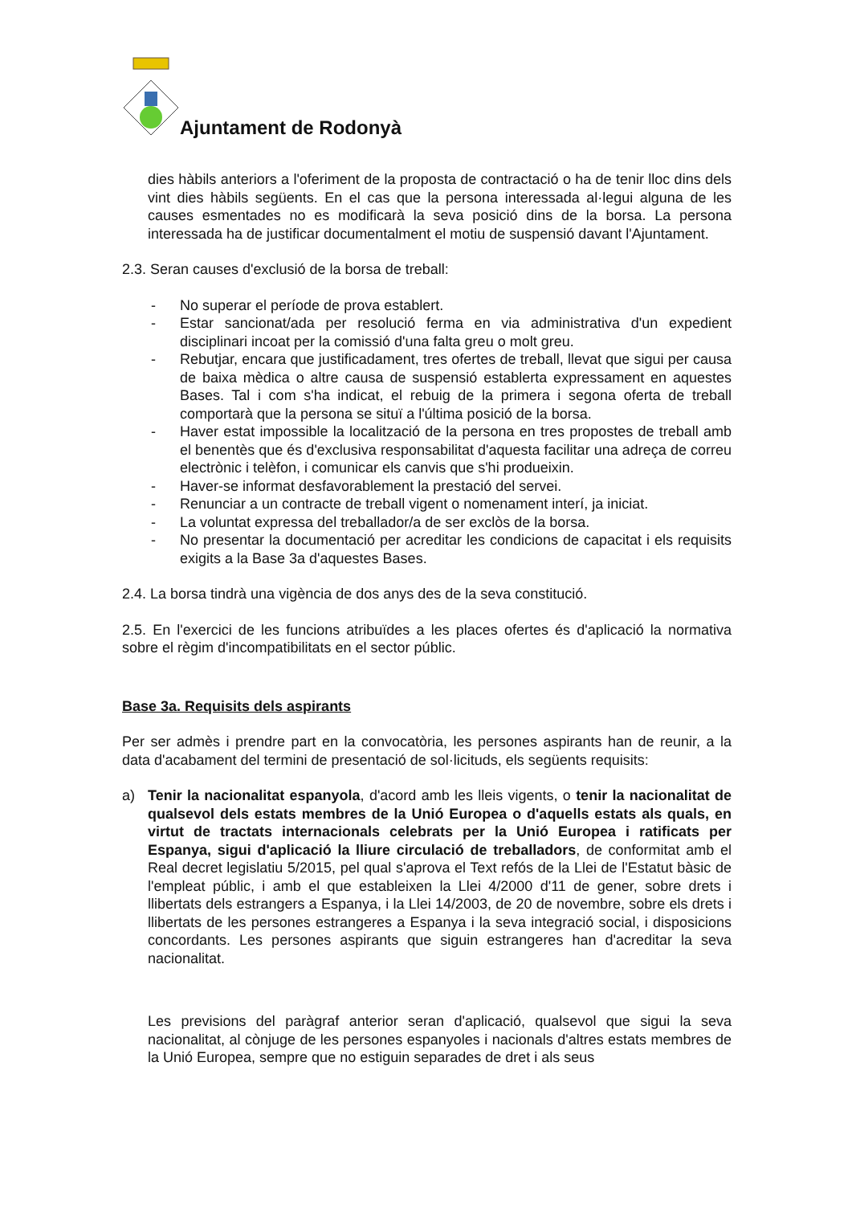Ajuntament de Rodonyà
dies hàbils anteriors a l'oferiment de la proposta de contractació o ha de tenir lloc dins dels vint dies hàbils següents. En el cas que la persona interessada al·legui alguna de les causes esmentades no es modificarà la seva posició dins de la borsa. La persona interessada ha de justificar documentalment el motiu de suspensió davant l'Ajuntament.
2.3. Seran causes d'exclusió de la borsa de treball:
- No superar el període de prova establert.
- Estar sancionat/ada per resolució ferma en via administrativa d'un expedient disciplinari incoat per la comissió d'una falta greu o molt greu.
- Rebutjar, encara que justificadament, tres ofertes de treball, llevat que sigui per causa de baixa mèdica o altre causa de suspensió establerta expressament en aquestes Bases. Tal i com s'ha indicat, el rebuig de la primera i segona oferta de treball comportarà que la persona se situï a l'última posició de la borsa.
- Haver estat impossible la localització de la persona en tres propostes de treball amb el benentès que és d'exclusiva responsabilitat d'aquesta facilitar una adreça de correu electrònic i telèfon, i comunicar els canvis que s'hi produeixin.
- Haver-se informat desfavorablement la prestació del servei.
- Renunciar a un contracte de treball vigent o nomenament interí, ja iniciat.
- La voluntat expressa del treballador/a de ser exclòs de la borsa.
- No presentar la documentació per acreditar les condicions de capacitat i els requisits exigits a la Base 3a d'aquestes Bases.
2.4. La borsa tindrà una vigència de dos anys des de la seva constitució.
2.5. En l'exercici de les funcions atribuïdes a les places ofertes és d'aplicació la normativa sobre el règim d'incompatibilitats en el sector públic.
Base 3a. Requisits dels aspirants
Per ser admès i prendre part en la convocatòria, les persones aspirants han de reunir, a la data d'acabament del termini de presentació de sol·licituds, els següents requisits:
a) Tenir la nacionalitat espanyola, d'acord amb les lleis vigents, o tenir la nacionalitat de qualsevol dels estats membres de la Unió Europea o d'aquells estats als quals, en virtut de tractats internacionals celebrats per la Unió Europea i ratificats per Espanya, sigui d'aplicació la lliure circulació de treballadors, de conformitat amb el Real decret legislatiu 5/2015, pel qual s'aprova el Text refós de la Llei de l'Estatut bàsic de l'empleat públic, i amb el que estableixen la Llei 4/2000 d'11 de gener, sobre drets i llibertats dels estrangers a Espanya, i la Llei 14/2003, de 20 de novembre, sobre els drets i llibertats de les persones estrangeres a Espanya i la seva integració social, i disposicions concordants. Les persones aspirants que siguin estrangeres han d'acreditar la seva nacionalitat.
Les previsions del paràgraf anterior seran d'aplicació, qualsevol que sigui la seva nacionalitat, al cònjuge de les persones espanyoles i nacionals d'altres estats membres de la Unió Europea, sempre que no estiguin separades de dret i als seus